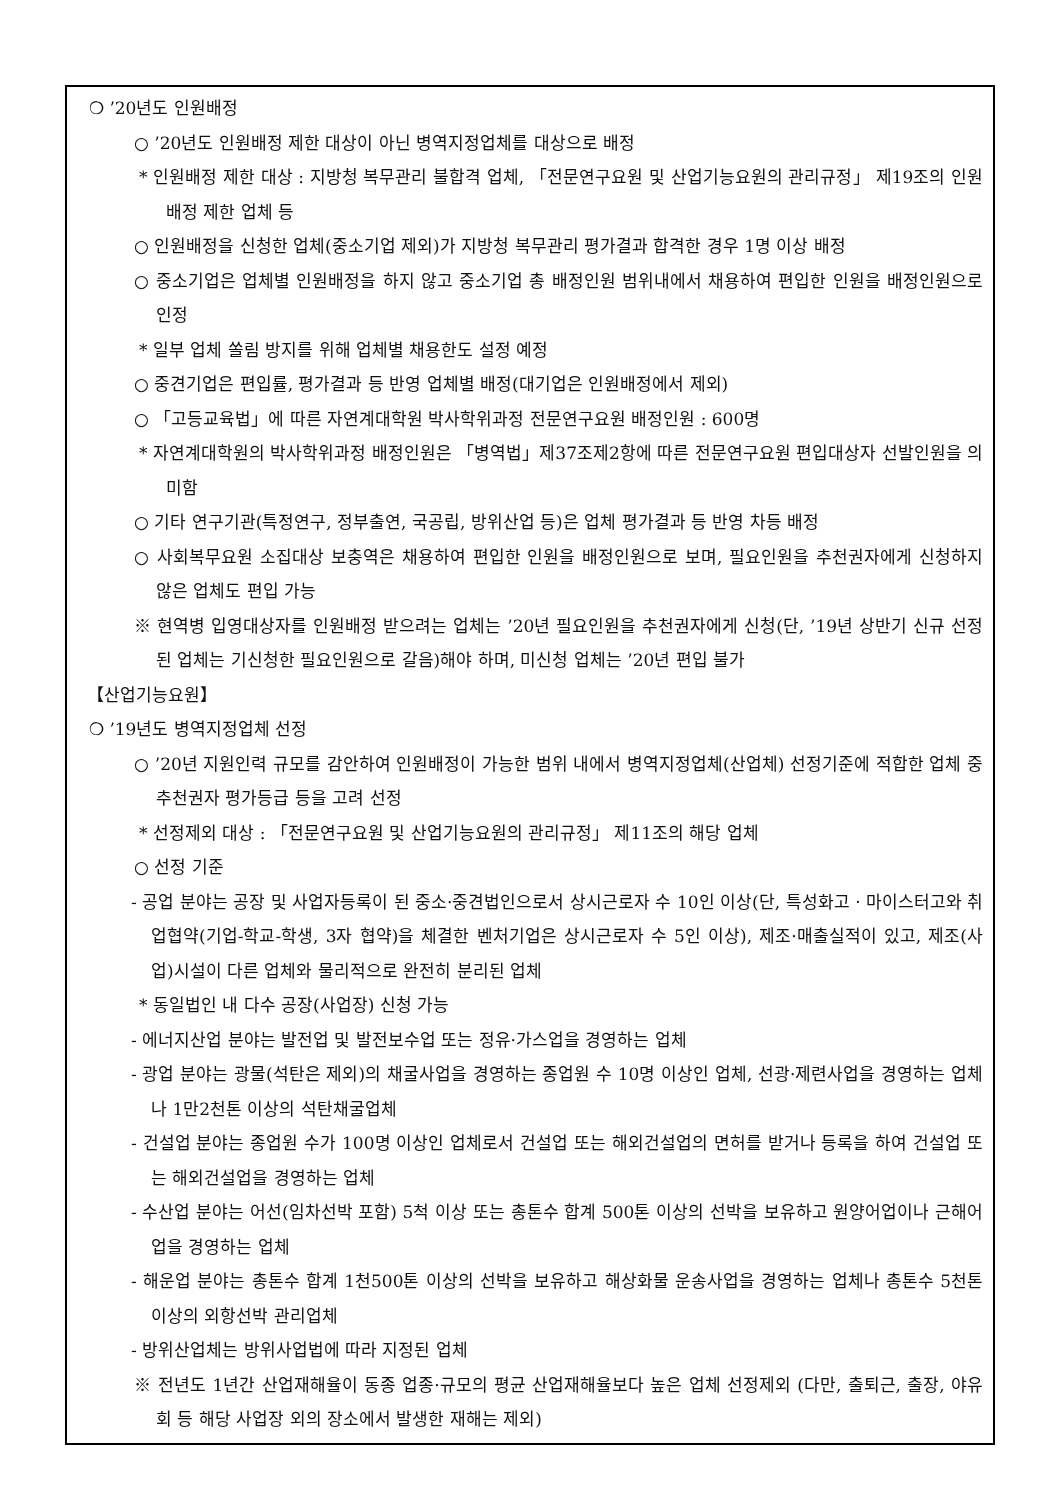❍ ’20년도 인원배정
○ ’20년도 인원배정 제한 대상이 아닌 병역지정업체를 대상으로 배정
* 인원배정 제한 대상 : 지방청 복무관리 불합격 업체, 「전문연구요원 및 산업기능요원의 관리규정」 제19조의 인원배정 제한 업체 등
○ 인원배정을 신청한 업체(중소기업 제외)가 지방청 복무관리 평가결과 합격한 경우 1명 이상 배정
○ 중소기업은 업체별 인원배정을 하지 않고 중소기업 총 배정인원 범위내에서 채용하여 편입한 인원을 배정인원으로 인정
* 일부 업체 쏠림 방지를 위해 업체별 채용한도 설정 예정
○ 중견기업은 편입률, 평가결과 등 반영 업체별 배정(대기업은 인원배정에서 제외)
○ 「고등교육법」에 따른 자연계대학원 박사학위과정 전문연구요원 배정인원 : 600명
* 자연계대학원의 박사학위과정 배정인원은 「병역법」제37조제2항에 따른 전문연구요원 편입대상자 선발인원을 의미함
○ 기타 연구기관(특정연구, 정부출연, 국공립, 방위산업 등)은 업체 평가결과 등 반영 차등 배정
○ 사회복무요원 소집대상 보충역은 채용하여 편입한 인원을 배정인원으로 보며, 필요인원을 추천권자에게 신청하지 않은 업체도 편입 가능
※ 현역병 입영대상자를 인원배정 받으려는 업체는 ’20년 필요인원을 추천권자에게 신청(단, ’19년 상반기 신규 선정된 업체는 기신청한 필요인원으로 갈음)해야 하며, 미신청 업체는 ’20년 편입 불가
【산업기능요원】
❍ ’19년도 병역지정업체 선정
○ ’20년 지원인력 규모를 감안하여 인원배정이 가능한 범위 내에서 병역지정업체(산업체) 선정기준에 적합한 업체 중 추천권자 평가등급 등을 고려 선정
* 선정제외 대상 : 「전문연구요원 및 산업기능요원의 관리규정」 제11조의 해당 업체
○ 선정 기준
- 공업 분야는 공장 및 사업자등록이 된 중소·중견법인으로서 상시근로자 수 10인 이상(단, 특성화고ㆍ마이스터고와 취업협약(기업-학교-학생, 3자 협약)을 체결한 벤처기업은 상시근로자 수 5인 이상), 제조·매출실적이 있고, 제조(사업)시설이 다른 업체와 물리적으로 완전히 분리된 업체
* 동일법인 내 다수 공장(사업장) 신청 가능
- 에너지산업 분야는 발전업 및 발전보수업 또는 정유·가스업을 경영하는 업체
- 광업 분야는 광물(석탄은 제외)의 채굴사업을 경영하는 종업원 수 10명 이상인 업체, 선광·제련사업을 경영하는 업체나 1만2천톤 이상의 석탄채굴업체
- 건설업 분야는 종업원 수가 100명 이상인 업체로서 건설업 또는 해외건설업의 면허를 받거나 등록을 하여 건설업 또는 해외건설업을 경영하는 업체
- 수산업 분야는 어선(임차선박 포함) 5척 이상 또는 총톤수 합계 500톤 이상의 선박을 보유하고 원양어업이나 근해어업을 경영하는 업체
- 해운업 분야는 총톤수 합계 1천500톤 이상의 선박을 보유하고 해상화물 운송사업을 경영하는 업체나 총톤수 5천톤 이상의 외항선박 관리업체
- 방위산업체는 방위사업법에 따라 지정된 업체
※ 전년도 1년간 산업재해율이 동종 업종·규모의 평균 산업재해율보다 높은 업체 선정제외 (다만, 출퇴근, 출장, 야유회 등 해당 사업장 외의 장소에서 발생한 재해는 제외)